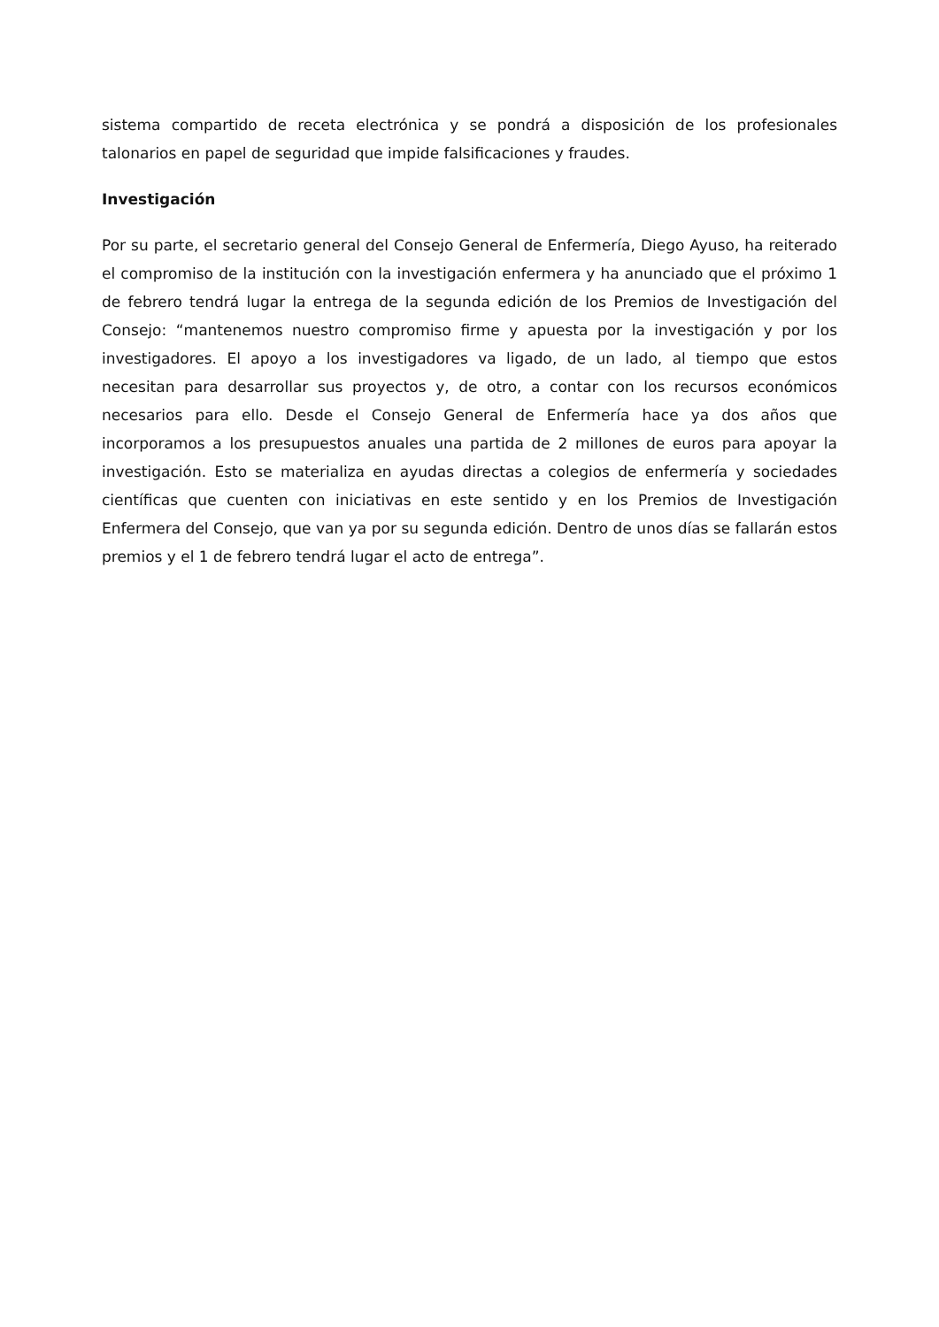sistema compartido de receta electrónica y se pondrá a disposición de los profesionales talonarios en papel de seguridad que impide falsificaciones y fraudes.
Investigación
Por su parte, el secretario general del Consejo General de Enfermería, Diego Ayuso, ha reiterado el compromiso de la institución con la investigación enfermera y ha anunciado que el próximo 1 de febrero tendrá lugar la entrega de la segunda edición de los Premios de Investigación del Consejo: “mantenemos nuestro compromiso firme y apuesta por la investigación y por los investigadores. El apoyo a los investigadores va ligado, de un lado, al tiempo que estos necesitan para desarrollar sus proyectos y, de otro, a contar con los recursos económicos necesarios para ello. Desde el Consejo General de Enfermería hace ya dos años que incorporamos a los presupuestos anuales una partida de 2 millones de euros para apoyar la investigación. Esto se materializa en ayudas directas a colegios de enfermería y sociedades científicas que cuenten con iniciativas en este sentido y en los Premios de Investigación Enfermera del Consejo, que van ya por su segunda edición. Dentro de unos días se fallarán estos premios y el 1 de febrero tendrá lugar el acto de entrega”.